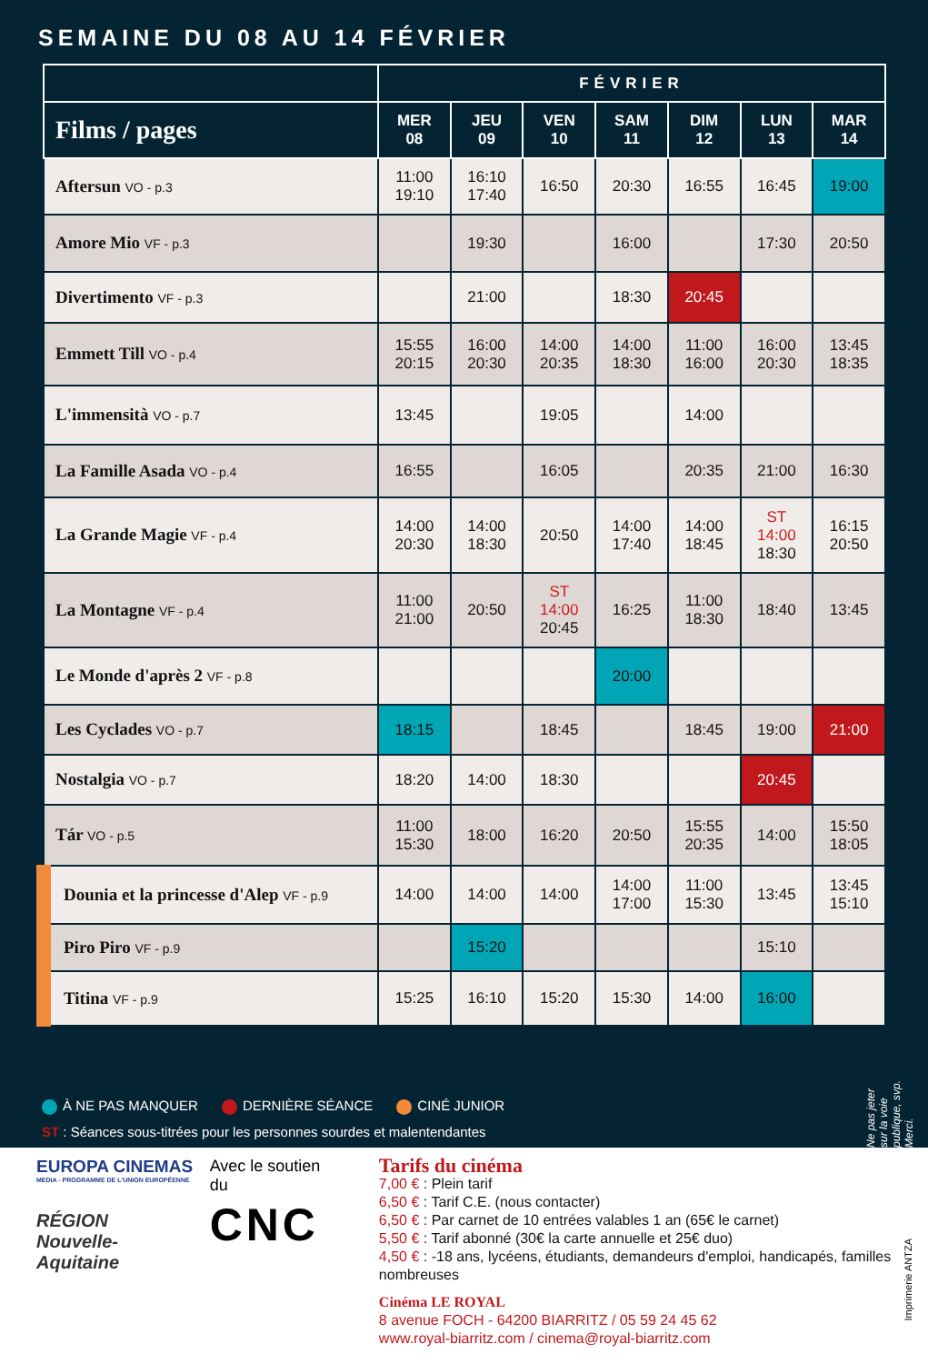SEMAINE DU 08 AU 14 FÉVRIER
| | FÉVRIER | | | | | | |
| --- | --- | --- | --- | --- | --- | --- | --- |
| Films / pages | MER 08 | JEU 09 | VEN 10 | SAM 11 | DIM 12 | LUN 13 | MAR 14 |
| Aftersun VO - p.3 | 11:00 19:10 | 16:10 17:40 | 16:50 | 20:30 | 16:55 | 16:45 | 19:00 |
| Amore Mio VF - p.3 | | 19:30 | | 16:00 | | 17:30 | 20:50 |
| Divertimento VF - p.3 | | 21:00 | | 18:30 | 20:45 | | |
| Emmett Till VO - p.4 | 15:55 20:15 | 16:00 20:30 | 14:00 20:35 | 14:00 18:30 | 11:00 16:00 | 16:00 20:30 | 13:45 18:35 |
| L'immensità VO - p.7 | 13:45 | | 19:05 | | 14:00 | | |
| La Famille Asada VO - p.4 | 16:55 | | 16:05 | | 20:35 | 21:00 | 16:30 |
| La Grande Magie VF - p.4 | 14:00 20:30 | 14:00 18:30 | 20:50 | 14:00 17:40 | 14:00 18:45 | ST 14:00 18:30 | 16:15 20:50 |
| La Montagne VF - p.4 | 11:00 21:00 | 20:50 | ST 14:00 20:45 | 16:25 | 11:00 18:30 | 18:40 | 13:45 |
| Le Monde d'après 2 VF - p.8 | | | | 20:00 | | | |
| Les Cyclades VO - p.7 | 18:15 | | 18:45 | | 18:45 | 19:00 | 21:00 |
| Nostalgia VO - p.7 | 18:20 | 14:00 | 18:30 | | | 20:45 | |
| Tár VO - p.5 | 11:00 15:30 | 18:00 | 16:20 | 20:50 | 15:55 20:35 | 14:00 | 15:50 18:05 |
| Dounia et la princesse d'Alep VF - p.9 | 14:00 | 14:00 | 14:00 | 14:00 17:00 | 11:00 15:30 | 13:45 | 13:45 15:10 |
| Piro Piro VF - p.9 | | 15:20 | | | | 15:10 | |
| Titina VF - p.9 | 15:25 | 16:10 | 15:20 | 15:30 | 14:00 | 16:00 | |
Ne pas jeter sur la voie publique, svp. Merci.
À NE PAS MANQUER DERNIÈRE SÉANCE CINÉ JUNIOR
ST : Séances sous-titrées pour les personnes sourdes et malentendantes
EUROPA CINEMAS
MEDIA - PROGRAMME DE L'UNION EUROPÉENNE
RÉGION
Nouvelle-
Aquitaine
Avec le soutien du
CNC
Tarifs du cinéma
7,00 € : Plein tarif
6,50 € : Tarif C.E. (nous contacter)
6,50 € : Par carnet de 10 entrées valables 1 an (65€ le carnet)
5,50 € : Tarif abonné (30€ la carte annuelle et 25€ duo)
4,50 € : -18 ans, lycéens, étudiants, demandeurs d'emploi, handicapés, familles nombreuses
Cinéma LE ROYAL
8 avenue FOCH - 64200 BIARRITZ / 05 59 24 45 62
www.royal-biarritz.com / cinema@royal-biarritz.com
Imprimerie ANTZA